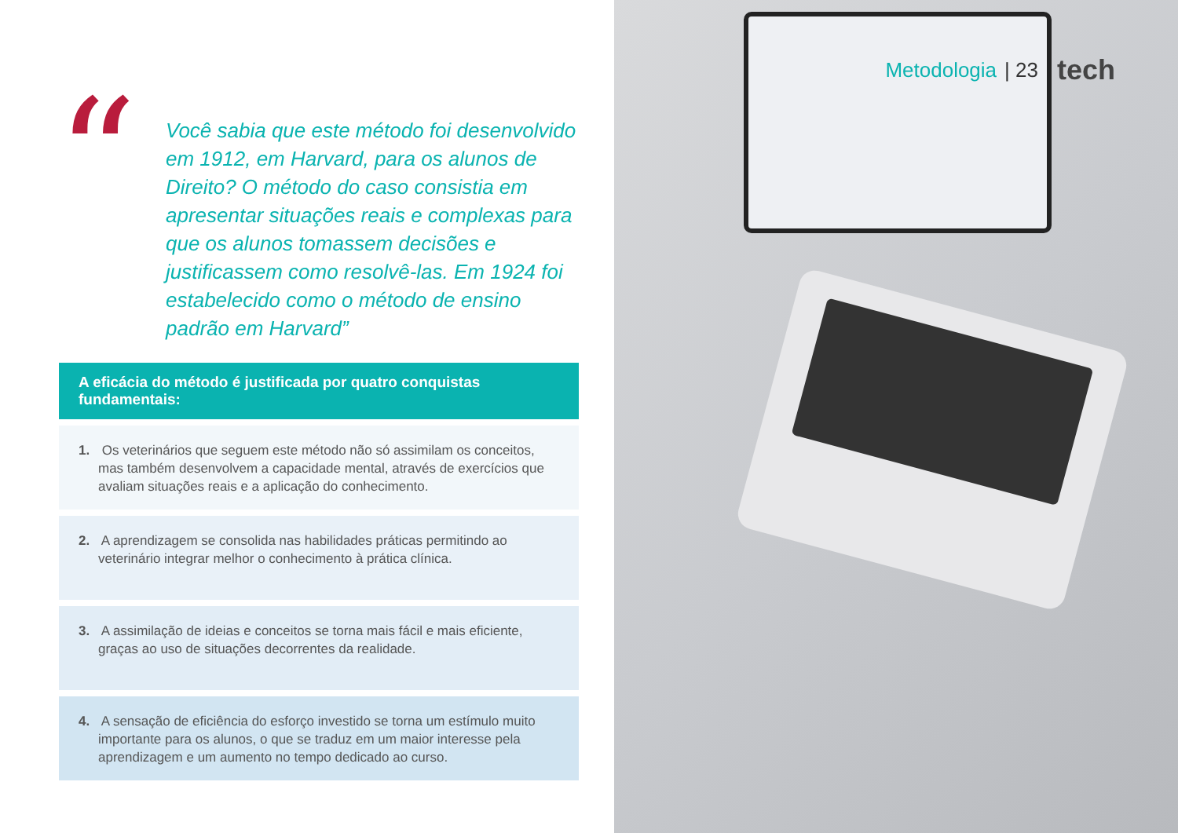“
Você sabia que este método foi desenvolvido em 1912, em Harvard, para os alunos de Direito? O método do caso consistia em apresentar situações reais e complexas para que os alunos tomassem decisões e justificassem como resolvê-las. Em 1924 foi estabelecido como o método de ensino padrão em Harvard”
A eficácia do método é justificada por quatro conquistas fundamentais:
1. Os veterinários que seguem este método não só assimilam os conceitos, mas também desenvolvem a capacidade mental, através de exercícios que avaliam situações reais e a aplicação do conhecimento.
2. A aprendizagem se consolida nas habilidades práticas permitindo ao veterinário integrar melhor o conhecimento à prática clínica.
3. A assimilação de ideias e conceitos se torna mais fácil e mais eficiente, graças ao uso de situações decorrentes da realidade.
4. A sensação de eficiência do esforço investido se torna um estímulo muito importante para os alunos, o que se traduz em um maior interesse pela aprendizagem e um aumento no tempo dedicado ao curso.
Metodologia | 23 tech